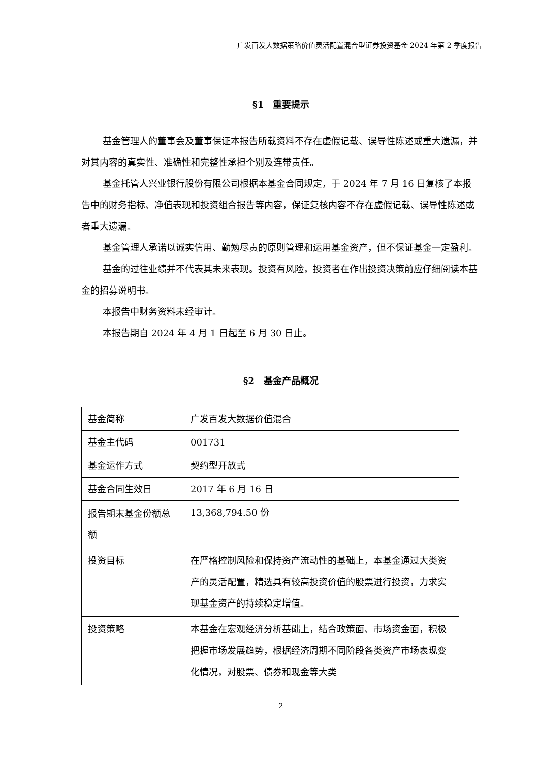广发百发大数据策略价值灵活配置混合型证券投资基金 2024 年第 2 季度报告
§1　重要提示
基金管理人的董事会及董事保证本报告所载资料不存在虚假记载、误导性陈述或重大遗漏，并对其内容的真实性、准确性和完整性承担个别及连带责任。
基金托管人兴业银行股份有限公司根据本基金合同规定，于 2024 年 7 月 16 日复核了本报告中的财务指标、净值表现和投资组合报告等内容，保证复核内容不存在虚假记载、误导性陈述或者重大遗漏。
基金管理人承诺以诚实信用、勤勉尽责的原则管理和运用基金资产，但不保证基金一定盈利。
基金的过往业绩并不代表其未来表现。投资有风险，投资者在作出投资决策前应仔细阅读本基金的招募说明书。
本报告中财务资料未经审计。
本报告期自 2024 年 4 月 1 日起至 6 月 30 日止。
§2　基金产品概况
| 基金简称 | 广发百发大数据价值混合 |
| 基金主代码 | 001731 |
| 基金运作方式 | 契约型开放式 |
| 基金合同生效日 | 2017 年 6 月 16 日 |
| 报告期末基金份额总额 | 13,368,794.50 份 |
| 投资目标 | 在严格控制风险和保持资产流动性的基础上，本基金通过大类资产的灵活配置，精选具有较高投资价值的股票进行投资，力求实现基金资产的持续稳定增值。 |
| 投资策略 | 本基金在宏观经济分析基础上，结合政策面、市场资金面，积极把握市场发展趋势，根据经济周期不同阶段各类资产市场表现变化情况，对股票、债券和现金等大类 |
2